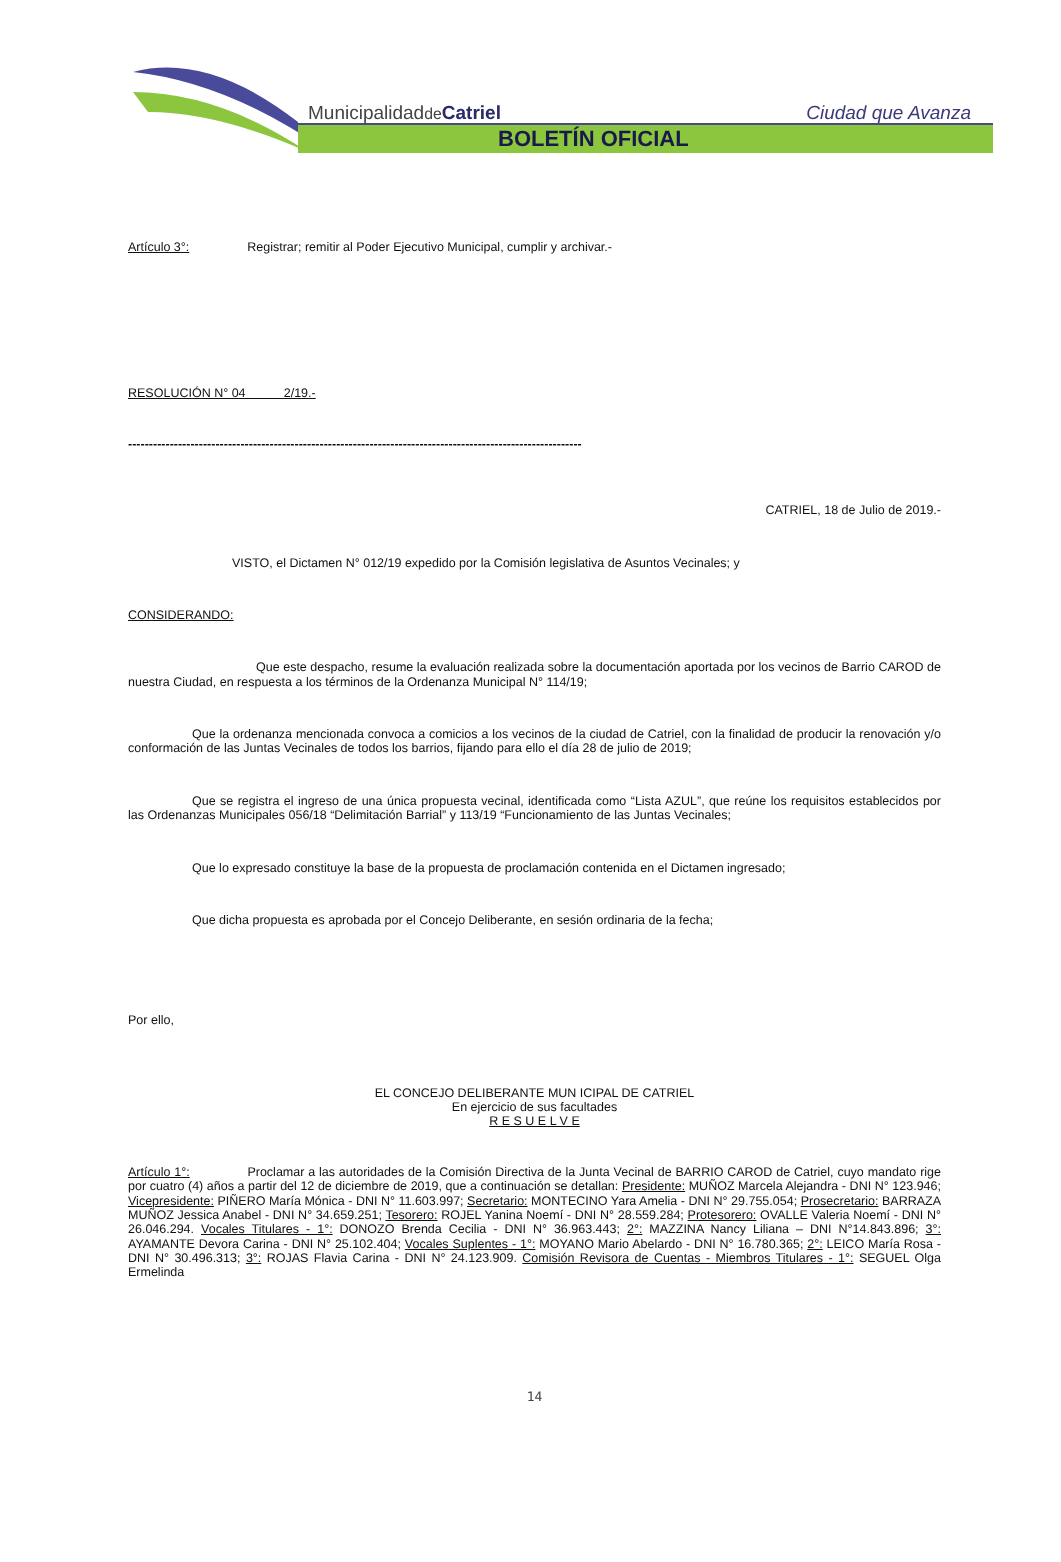Municipalidadde Catriel Ciudad que Avanza
BOLETÍN OFICIAL
Artículo 3°: Registrar; remitir al Poder Ejecutivo Municipal, cumplir y archivar.-
RESOLUCIÓN N° 04 2/19.-
-------------------------------------------------------------------------------------------------------------
CATRIEL, 18 de Julio de 2019.-
VISTO, el Dictamen N° 012/19 expedido por la Comisión legislativa de Asuntos Vecinales; y
CONSIDERANDO:
Que este despacho, resume la evaluación realizada sobre la documentación aportada por los vecinos de Barrio CAROD de nuestra Ciudad, en respuesta a los términos de la Ordenanza Municipal N° 114/19;
Que la ordenanza mencionada convoca a comicios a los vecinos de la ciudad de Catriel, con la finalidad de producir la renovación y/o conformación de las Juntas Vecinales de todos los barrios, fijando para ello el día 28 de julio de 2019;
Que se registra el ingreso de una única propuesta vecinal, identificada como “Lista AZUL”, que reúne los requisitos establecidos por las Ordenanzas Municipales 056/18 “Delimitación Barrial” y 113/19 “Funcionamiento de las Juntas Vecinales;
Que lo expresado constituye la base de la propuesta de proclamación contenida en el Dictamen ingresado;
Que dicha propuesta es aprobada por el Concejo Deliberante, en sesión ordinaria de la fecha;
Por ello,
EL CONCEJO DELIBERANTE MUN ICIPAL DE CATRIEL
En ejercicio de sus facultades
R E S U E L V E
Artículo 1°: Proclamar a las autoridades de la Comisión Directiva de la Junta Vecinal de BARRIO CAROD de Catriel, cuyo mandato rige por cuatro (4) años a partir del 12 de diciembre de 2019, que a continuación se detallan: Presidente: MUÑOZ Marcela Alejandra - DNI N° 123.946; Vicepresidente: PIÑERO María Mónica - DNI N° 11.603.997; Secretario: MONTECINO Yara Amelia - DNI N° 29.755.054; Prosecretario: BARRAZA MUÑOZ Jessica Anabel - DNI N° 34.659.251; Tesorero: ROJEL Yanina Noemí - DNI N° 28.559.284; Protesorero: OVALLE Valeria Noemí - DNI N° 26.046.294. Vocales Titulares - 1°: DONOZO Brenda Cecilia - DNI N° 36.963.443; 2°: MAZZINA Nancy Liliana – DNI N°14.843.896; 3°: AYAMANTE Devora Carina - DNI N° 25.102.404; Vocales Suplentes - 1°: MOYANO Mario Abelardo - DNI N° 16.780.365; 2°: LEICO María Rosa - DNI N° 30.496.313; 3°: ROJAS Flavia Carina - DNI N° 24.123.909. Comisión Revisora de Cuentas - Miembros Titulares - 1°: SEGUEL Olga Ermelinda
14